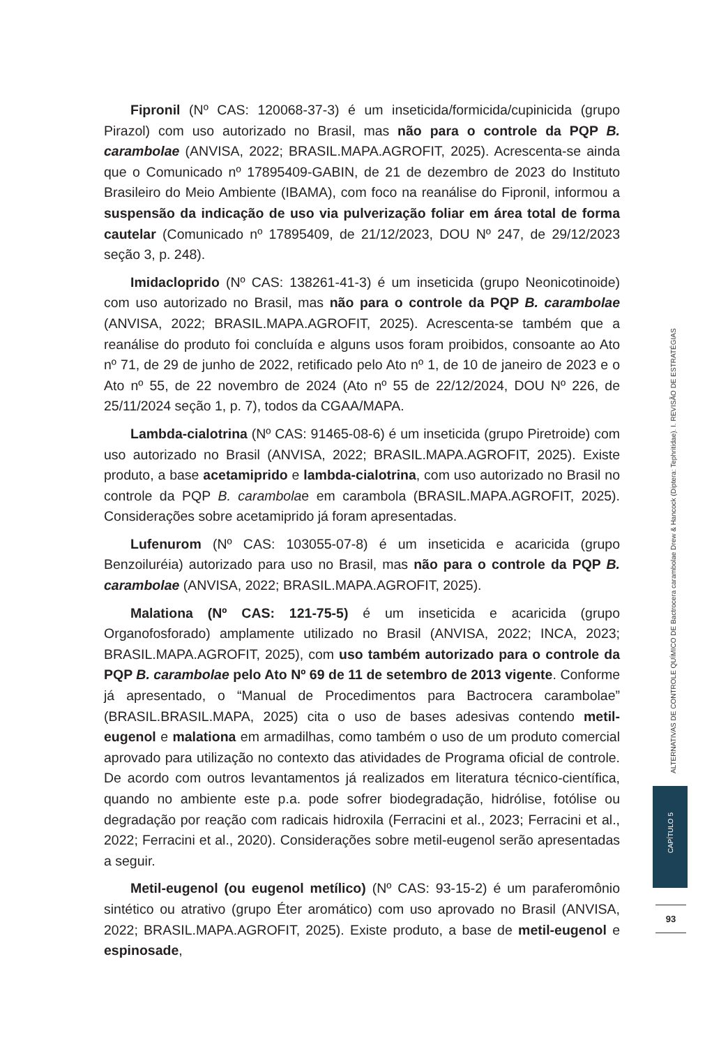Fipronil (Nº CAS: 120068-37-3) é um inseticida/formicida/cupinicida (grupo Pirazol) com uso autorizado no Brasil, mas não para o controle da PQP B. carambolae (ANVISA, 2022; BRASIL.MAPA.AGROFIT, 2025). Acrescenta-se ainda que o Comunicado nº 17895409-GABIN, de 21 de dezembro de 2023 do Instituto Brasileiro do Meio Ambiente (IBAMA), com foco na reanálise do Fipronil, informou a suspensão da indicação de uso via pulverização foliar em área total de forma cautelar (Comunicado nº 17895409, de 21/12/2023, DOU Nº 247, de 29/12/2023 seção 3, p. 248).
Imidacloprido (Nº CAS: 138261-41-3) é um inseticida (grupo Neonicotinoide) com uso autorizado no Brasil, mas não para o controle da PQP B. carambolae (ANVISA, 2022; BRASIL.MAPA.AGROFIT, 2025). Acrescenta-se também que a reanálise do produto foi concluída e alguns usos foram proibidos, consoante ao Ato nº 71, de 29 de junho de 2022, retificado pelo Ato nº 1, de 10 de janeiro de 2023 e o Ato nº 55, de 22 novembro de 2024 (Ato nº 55 de 22/12/2024, DOU Nº 226, de 25/11/2024 seção 1, p. 7), todos da CGAA/MAPA.
Lambda-cialotrina (Nº CAS: 91465-08-6) é um inseticida (grupo Piretroide) com uso autorizado no Brasil (ANVISA, 2022; BRASIL.MAPA.AGROFIT, 2025). Existe produto, a base acetamiprido e lambda-cialotrina, com uso autorizado no Brasil no controle da PQP B. carambolae em carambola (BRASIL.MAPA.AGROFIT, 2025). Considerações sobre acetamiprido já foram apresentadas.
Lufenurom (Nº CAS: 103055-07-8) é um inseticida e acaricida (grupo Benzoiluréia) autorizado para uso no Brasil, mas não para o controle da PQP B. carambolae (ANVISA, 2022; BRASIL.MAPA.AGROFIT, 2025).
Malationa (Nº CAS: 121-75-5) é um inseticida e acaricida (grupo Organofosforado) amplamente utilizado no Brasil (ANVISA, 2022; INCA, 2023; BRASIL.MAPA.AGROFIT, 2025), com uso também autorizado para o controle da PQP B. carambolae pelo Ato Nº 69 de 11 de setembro de 2013 vigente. Conforme já apresentado, o “Manual de Procedimentos para Bactrocera carambolae” (BRASIL.BRASIL.MAPA, 2025) cita o uso de bases adesivas contendo metil-eugenol e malationa em armadilhas, como também o uso de um produto comercial aprovado para utilização no contexto das atividades de Programa oficial de controle. De acordo com outros levantamentos já realizados em literatura técnico-científica, quando no ambiente este p.a. pode sofrer biodegradação, hidrólise, fotólise ou degradação por reação com radicais hidroxila (Ferracini et al., 2023; Ferracini et al., 2022; Ferracini et al., 2020). Considerações sobre metil-eugenol serão apresentadas a seguir.
Metil-eugenol (ou eugenol metílico) (Nº CAS: 93-15-2) é um paraferomônio sintético ou atrativo (grupo Éter aromático) com uso aprovado no Brasil (ANVISA, 2022; BRASIL.MAPA.AGROFIT, 2025). Existe produto, a base de metil-eugenol e espinosade,
ALTERNATIVAS DE CONTROLE QUÍMICO DE Bactrocera carambolae Drew & Hancock (Diptera: Tephritidae). I. REVISÃO DE ESTRATÉGIAS
CAPÍTULO 5
93